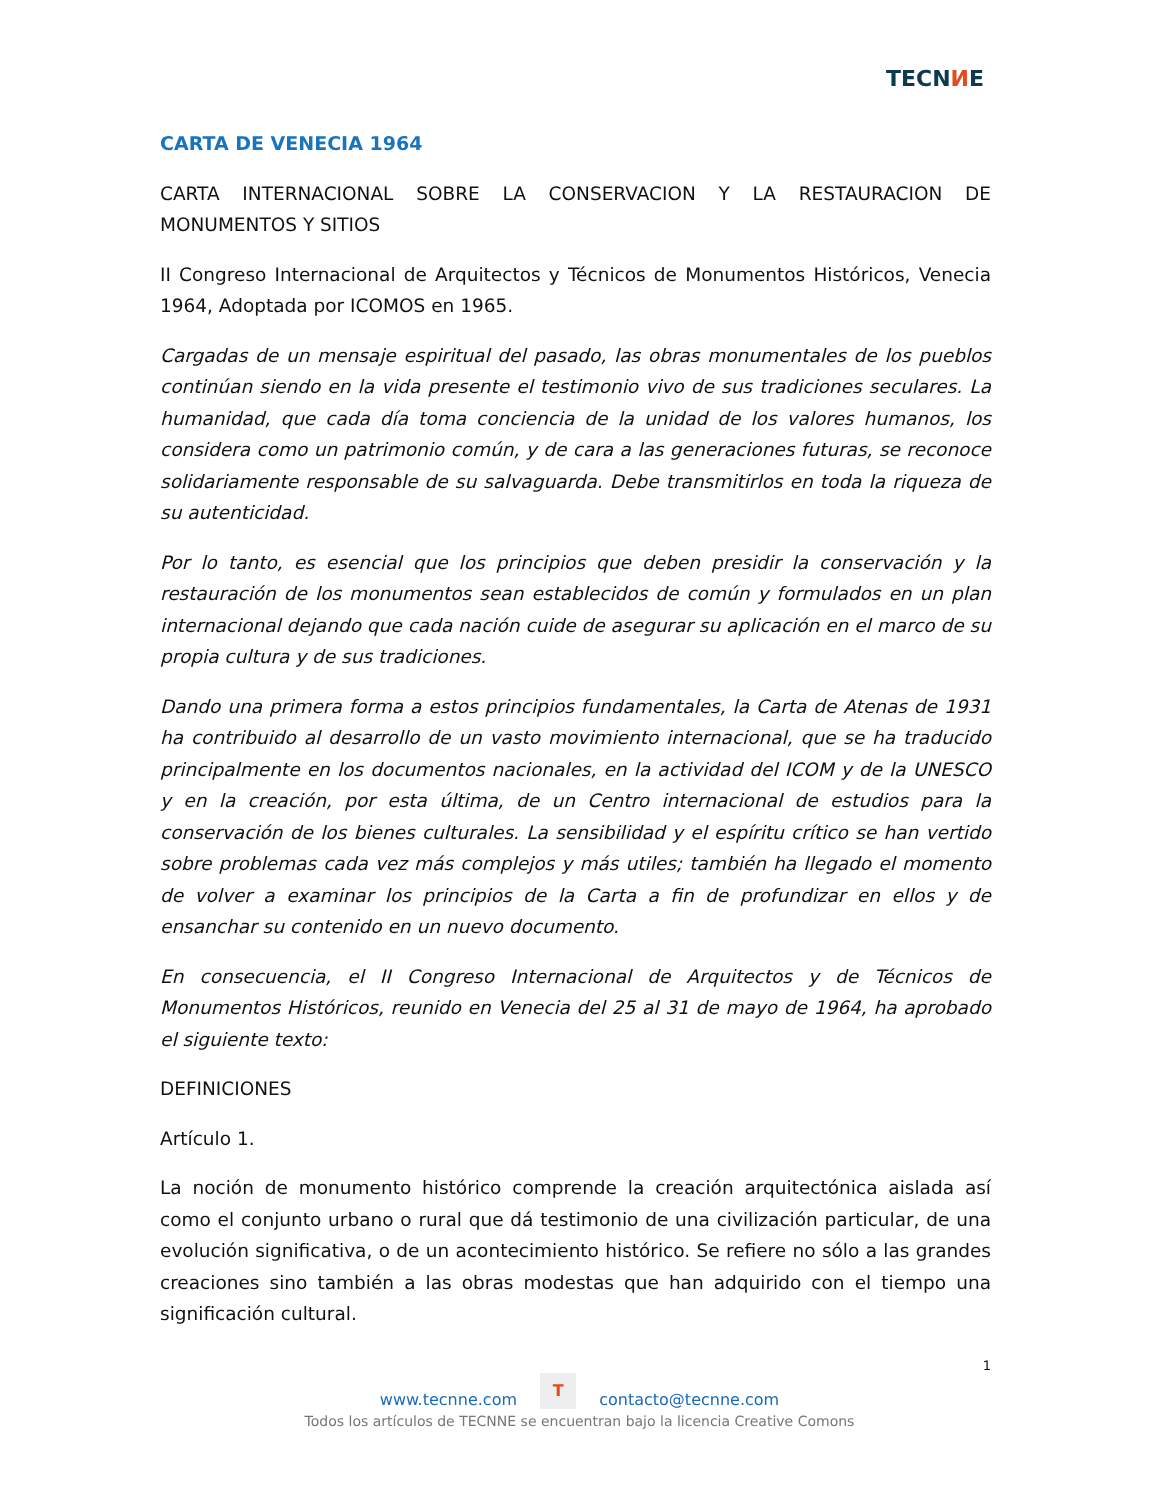TECNИE
CARTA DE VENECIA 1964
CARTA INTERNACIONAL SOBRE LA CONSERVACION Y LA RESTAURACION DE MONUMENTOS Y SITIOS
II Congreso Internacional de Arquitectos y Técnicos de Monumentos Históricos, Venecia 1964, Adoptada por ICOMOS en 1965.
Cargadas de un mensaje espiritual del pasado, las obras monumentales de los pueblos continúan siendo en la vida presente el testimonio vivo de sus tradiciones seculares. La humanidad, que cada día toma conciencia de la unidad de los valores humanos, los considera como un patrimonio común, y de cara a las generaciones futuras, se reconoce solidariamente responsable de su salvaguarda. Debe transmitirlos en toda la riqueza de su autenticidad.
Por lo tanto, es esencial que los principios que deben presidir la conservación y la restauración de los monumentos sean establecidos de común y formulados en un plan internacional dejando que cada nación cuide de asegurar su aplicación en el marco de su propia cultura y de sus tradiciones.
Dando una primera forma a estos principios fundamentales, la Carta de Atenas de 1931 ha contribuido al desarrollo de un vasto movimiento internacional, que se ha traducido principalmente en los documentos nacionales, en la actividad del ICOM y de la UNESCO y en la creación, por esta última, de un Centro internacional de estudios para la conservación de los bienes culturales. La sensibilidad y el espíritu crítico se han vertido sobre problemas cada vez más complejos y más utiles; también ha llegado el momento de volver a examinar los principios de la Carta a fin de profundizar en ellos y de ensanchar su contenido en un nuevo documento.
En consecuencia, el II Congreso Internacional de Arquitectos y de Técnicos de Monumentos Históricos, reunido en Venecia del 25 al 31 de mayo de 1964, ha aprobado el siguiente texto:
DEFINICIONES
Artículo 1.
La noción de monumento histórico comprende la creación arquitectónica aislada así como el conjunto urbano o rural que dá testimonio de una civilización particular, de una evolución significativa, o de un acontecimiento histórico. Se refiere no sólo a las grandes creaciones sino también a las obras modestas que han adquirido con el tiempo una significación cultural.
1
www.tecnne.com T contacto@tecnne.com
Todos los artículos de TECNNE se encuentran bajo la licencia Creative Comons